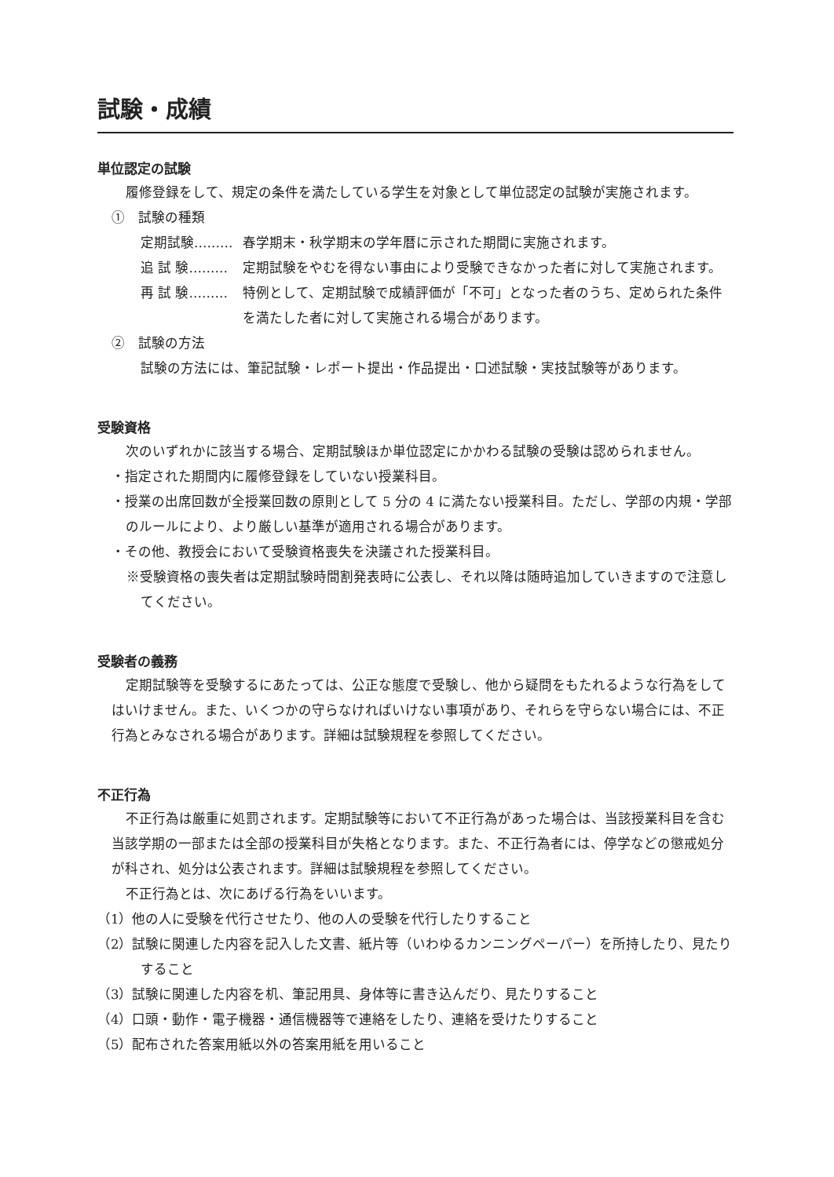試験・成績
単位認定の試験
履修登録をして、規定の条件を満たしている学生を対象として単位認定の試験が実施されます。
①　試験の種類
定期試験……… 春学期末・秋学期末の学年暦に示された期間に実施されます。
追 試 験……… 定期試験をやむを得ない事由により受験できなかった者に対して実施されます。
再 試 験……… 特例として、定期試験で成績評価が「不可」となった者のうち、定められた条件を満たした者に対して実施される場合があります。
②　試験の方法
試験の方法には、筆記試験・レポート提出・作品提出・口述試験・実技試験等があります。
受験資格
次のいずれかに該当する場合、定期試験ほか単位認定にかかわる試験の受験は認められません。
・指定された期間内に履修登録をしていない授業科目。
・授業の出席回数が全授業回数の原則として 5 分の 4 に満たない授業科目。ただし、学部の内規・学部のルールにより、より厳しい基準が適用される場合があります。
・その他、教授会において受験資格喪失を決議された授業科目。
※受験資格の喪失者は定期試験時間割発表時に公表し、それ以降は随時追加していきますので注意してください。
受験者の義務
定期試験等を受験するにあたっては、公正な態度で受験し、他から疑問をもたれるような行為をしてはいけません。また、いくつかの守らなければいけない事項があり、それらを守らない場合には、不正行為とみなされる場合があります。詳細は試験規程を参照してください。
不正行為
不正行為は厳重に処罰されます。定期試験等において不正行為があった場合は、当該授業科目を含む当該学期の一部または全部の授業科目が失格となります。また、不正行為者には、停学などの懲戒処分が科され、処分は公表されます。詳細は試験規程を参照してください。
不正行為とは、次にあげる行為をいいます。
（1）他の人に受験を代行させたり、他の人の受験を代行したりすること
（2）試験に関連した内容を記入した文書、紙片等（いわゆるカンニングペーパー）を所持したり、見たりすること
（3）試験に関連した内容を机、筆記用具、身体等に書き込んだり、見たりすること
（4）口頭・動作・電子機器・通信機器等で連絡をしたり、連絡を受けたりすること
（5）配布された答案用紙以外の答案用紙を用いること